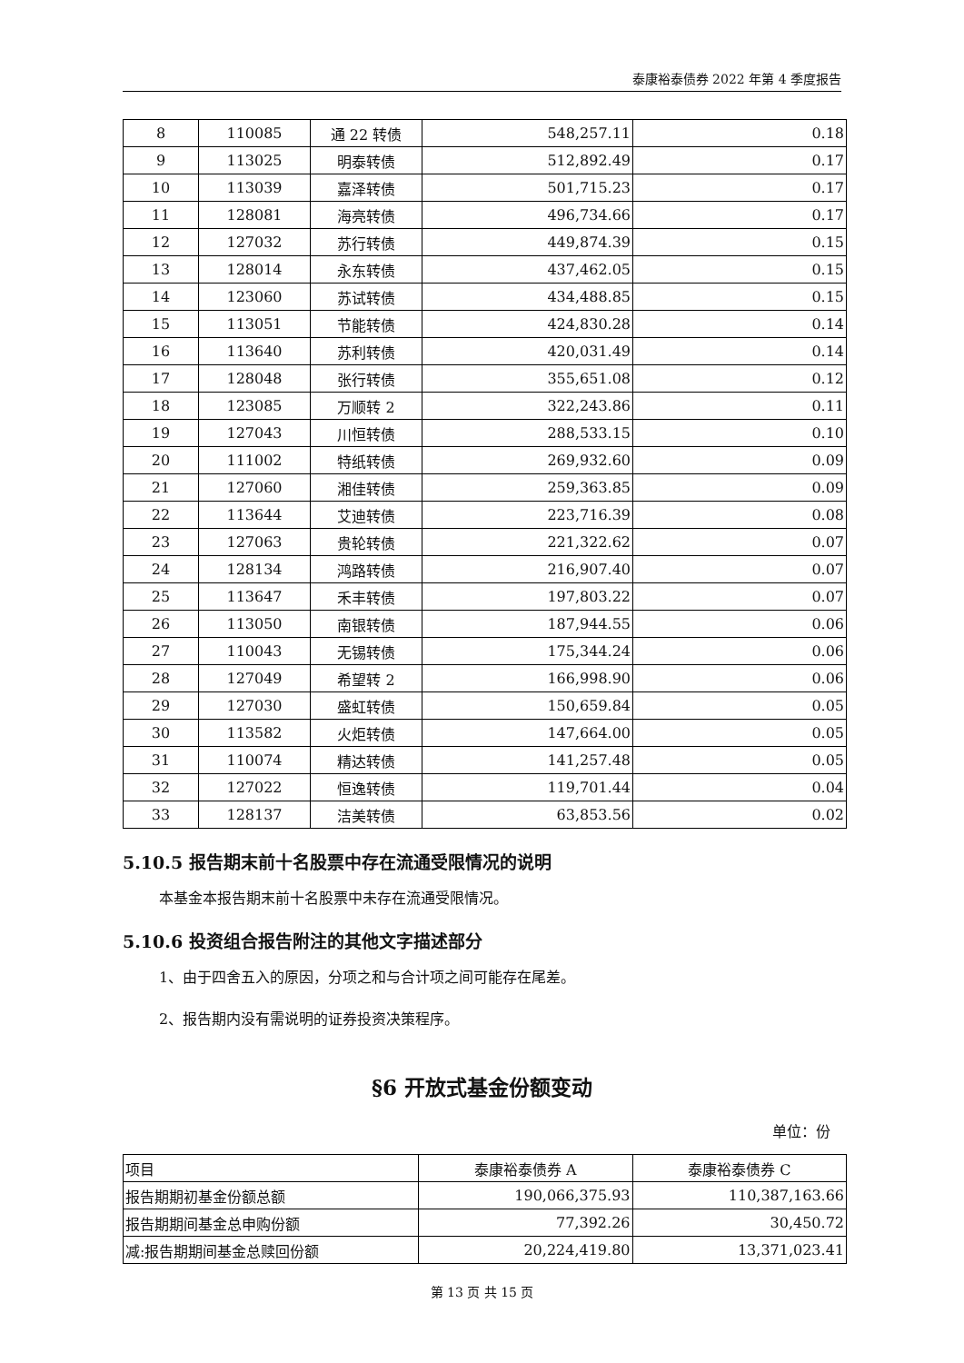泰康裕泰债券 2022 年第 4 季度报告
| 8 | 110085 | 通 22 转债 | 548,257.11 | 0.18 |
| 9 | 113025 | 明泰转债 | 512,892.49 | 0.17 |
| 10 | 113039 | 嘉泽转债 | 501,715.23 | 0.17 |
| 11 | 128081 | 海亮转债 | 496,734.66 | 0.17 |
| 12 | 127032 | 苏行转债 | 449,874.39 | 0.15 |
| 13 | 128014 | 永东转债 | 437,462.05 | 0.15 |
| 14 | 123060 | 苏试转债 | 434,488.85 | 0.15 |
| 15 | 113051 | 节能转债 | 424,830.28 | 0.14 |
| 16 | 113640 | 苏利转债 | 420,031.49 | 0.14 |
| 17 | 128048 | 张行转债 | 355,651.08 | 0.12 |
| 18 | 123085 | 万顺转 2 | 322,243.86 | 0.11 |
| 19 | 127043 | 川恒转债 | 288,533.15 | 0.10 |
| 20 | 111002 | 特纸转债 | 269,932.60 | 0.09 |
| 21 | 127060 | 湘佳转债 | 259,363.85 | 0.09 |
| 22 | 113644 | 艾迪转债 | 223,716.39 | 0.08 |
| 23 | 127063 | 贵轮转债 | 221,322.62 | 0.07 |
| 24 | 128134 | 鸿路转债 | 216,907.40 | 0.07 |
| 25 | 113647 | 禾丰转债 | 197,803.22 | 0.07 |
| 26 | 113050 | 南银转债 | 187,944.55 | 0.06 |
| 27 | 110043 | 无锡转债 | 175,344.24 | 0.06 |
| 28 | 127049 | 希望转 2 | 166,998.90 | 0.06 |
| 29 | 127030 | 盛虹转债 | 150,659.84 | 0.05 |
| 30 | 113582 | 火炬转债 | 147,664.00 | 0.05 |
| 31 | 110074 | 精达转债 | 141,257.48 | 0.05 |
| 32 | 127022 | 恒逸转债 | 119,701.44 | 0.04 |
| 33 | 128137 | 洁美转债 | 63,853.56 | 0.02 |
5.10.5 报告期末前十名股票中存在流通受限情况的说明
本基金本报告期末前十名股票中未存在流通受限情况。
5.10.6 投资组合报告附注的其他文字描述部分
1、由于四舍五入的原因，分项之和与合计项之间可能存在尾差。
2、报告期内没有需说明的证券投资决策程序。
§6 开放式基金份额变动
单位：份
| 项目 | 泰康裕泰债券 A | 泰康裕泰债券 C |
| --- | --- | --- |
| 报告期期初基金份额总额 | 190,066,375.93 | 110,387,163.66 |
| 报告期期间基金总申购份额 | 77,392.26 | 30,450.72 |
| 减:报告期期间基金总赎回份额 | 20,224,419.80 | 13,371,023.41 |
第 13 页 共 15 页